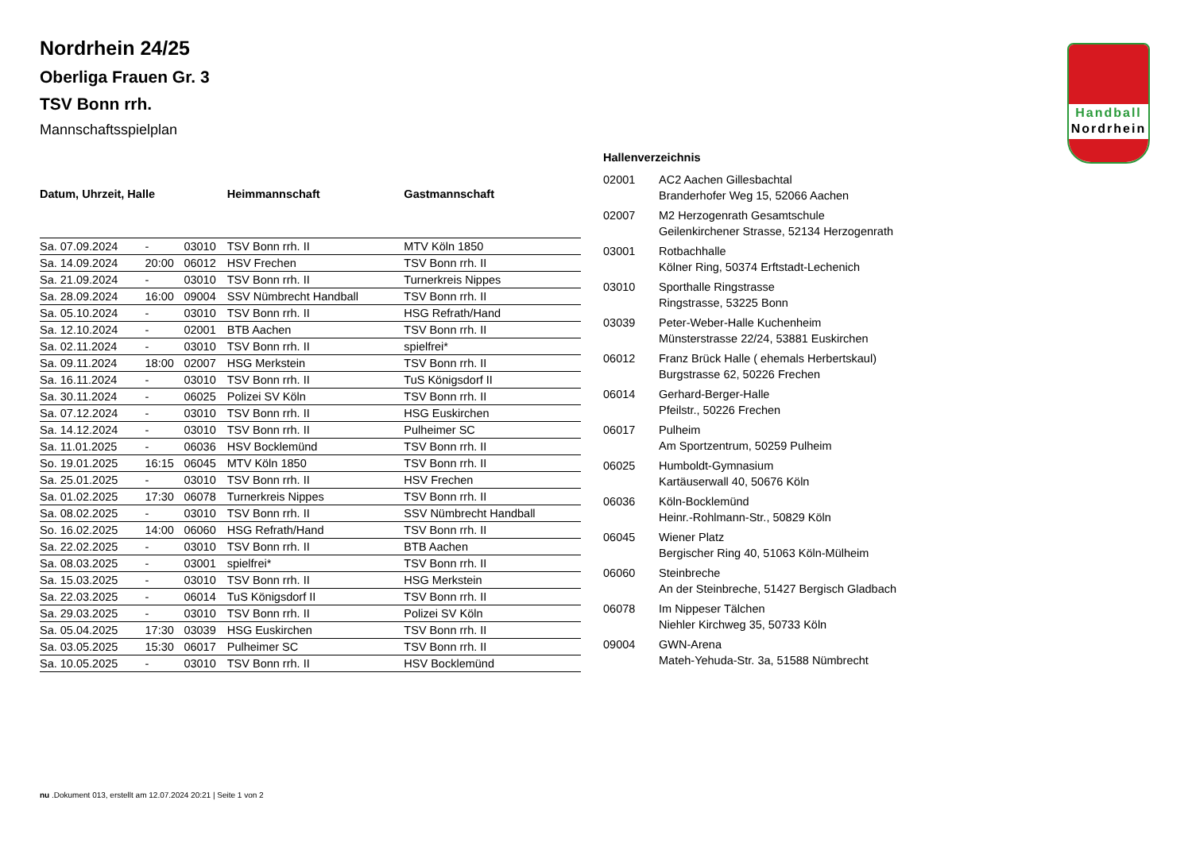Nordrhein 24/25
Oberliga Frauen Gr. 3
TSV Bonn rrh.
Mannschaftsspielplan
| Datum, Uhrzeit, Halle | | | Heimmannschaft | Gastmannschaft |
| --- | --- | --- | --- | --- |
| Sa. 07.09.2024 | - | 03010 | TSV Bonn rrh. II | MTV Köln 1850 |
| Sa. 14.09.2024 | 20:00 | 06012 | HSV Frechen | TSV Bonn rrh. II |
| Sa. 21.09.2024 | - | 03010 | TSV Bonn rrh. II | Turnerkreis Nippes |
| Sa. 28.09.2024 | 16:00 | 09004 | SSV Nümbrecht Handball | TSV Bonn rrh. II |
| Sa. 05.10.2024 | - | 03010 | TSV Bonn rrh. II | HSG Refrath/Hand |
| Sa. 12.10.2024 | - | 02001 | BTB Aachen | TSV Bonn rrh. II |
| Sa. 02.11.2024 | - | 03010 | TSV Bonn rrh. II | spielfrei* |
| Sa. 09.11.2024 | 18:00 | 02007 | HSG Merkstein | TSV Bonn rrh. II |
| Sa. 16.11.2024 | - | 03010 | TSV Bonn rrh. II | TuS Königsdorf II |
| Sa. 30.11.2024 | - | 06025 | Polizei SV Köln | TSV Bonn rrh. II |
| Sa. 07.12.2024 | - | 03010 | TSV Bonn rrh. II | HSG Euskirchen |
| Sa. 14.12.2024 | - | 03010 | TSV Bonn rrh. II | Pulheimer SC |
| Sa. 11.01.2025 | - | 06036 | HSV Bocklemünd | TSV Bonn rrh. II |
| So. 19.01.2025 | 16:15 | 06045 | MTV Köln 1850 | TSV Bonn rrh. II |
| Sa. 25.01.2025 | - | 03010 | TSV Bonn rrh. II | HSV Frechen |
| Sa. 01.02.2025 | 17:30 | 06078 | Turnerkreis Nippes | TSV Bonn rrh. II |
| Sa. 08.02.2025 | - | 03010 | TSV Bonn rrh. II | SSV Nümbrecht Handball |
| So. 16.02.2025 | 14:00 | 06060 | HSG Refrath/Hand | TSV Bonn rrh. II |
| Sa. 22.02.2025 | - | 03010 | TSV Bonn rrh. II | BTB Aachen |
| Sa. 08.03.2025 | - | 03001 | spielfrei* | TSV Bonn rrh. II |
| Sa. 15.03.2025 | - | 03010 | TSV Bonn rrh. II | HSG Merkstein |
| Sa. 22.03.2025 | - | 06014 | TuS Königsdorf II | TSV Bonn rrh. II |
| Sa. 29.03.2025 | - | 03010 | TSV Bonn rrh. II | Polizei SV Köln |
| Sa. 05.04.2025 | 17:30 | 03039 | HSG Euskirchen | TSV Bonn rrh. II |
| Sa. 03.05.2025 | 15:30 | 06017 | Pulheimer SC | TSV Bonn rrh. II |
| Sa. 10.05.2025 | - | 03010 | TSV Bonn rrh. II | HSV Bocklemünd |
Hallenverzeichnis
| 02001 | AC2 Aachen Gillesbachtal Branderhofer Weg 15, 52066 Aachen |
| 02007 | M2 Herzogenrath Gesamtschule Geilenkirchener Strasse, 52134 Herzogenrath |
| 03001 | Rotbachhalle Kölner Ring, 50374 Erftstadt-Lechenich |
| 03010 | Sporthalle Ringstrasse Ringstrasse, 53225 Bonn |
| 03039 | Peter-Weber-Halle Kuchenheim Münsterstrasse 22/24, 53881 Euskirchen |
| 06012 | Franz Brück Halle ( ehemals Herbertskaul) Burgstrasse 62, 50226 Frechen |
| 06014 | Gerhard-Berger-Halle Pfeilstr., 50226 Frechen |
| 06017 | Pulheim Am Sportzentrum, 50259 Pulheim |
| 06025 | Humboldt-Gymnasium Kartäuserwall 40, 50676 Köln |
| 06036 | Köln-Bocklemünd Heinr.-Rohlmann-Str., 50829 Köln |
| 06045 | Wiener Platz Bergischer Ring 40, 51063 Köln-Mülheim |
| 06060 | Steinbreche An der Steinbreche, 51427 Bergisch Gladbach |
| 06078 | Im Nippeser Tälchen Niehler Kirchweg 35, 50733 Köln |
| 09004 | GWN-Arena Mateh-Yehuda-Str. 3a, 51588 Nümbrecht |
Handball
Nordrhein
nu .Dokument 013, erstellt am 12.07.2024 20:21 | Seite 1 von 2